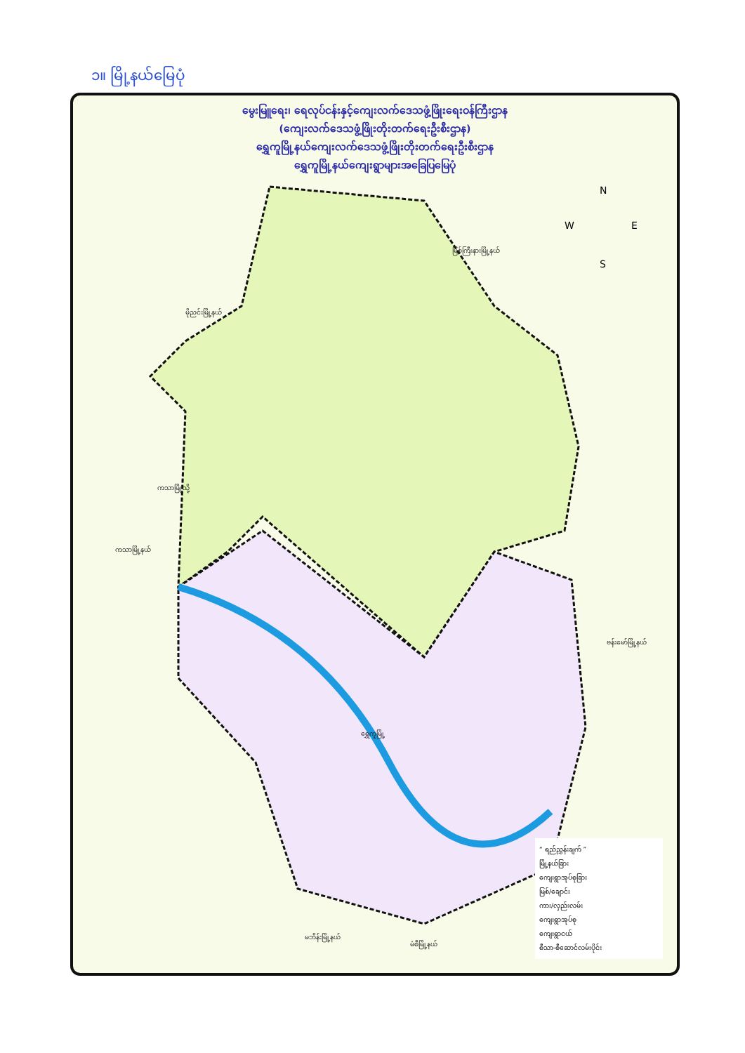၁။ မြို့နယ်မြေပုံ
မွေးမြူရေး၊ ရေလုပ်ငန်းနှင့်ကျေးလက်ဒေသဖွံ့ဖြိုးရေးဝန်ကြီးဌာန
(ကျေးလက်ဒေသဖွံ့ဖြိုးတိုးတက်ရေးဦးစီးဌာန)
ရွှေကူမြို့နယ်ကျေးလက်ဒေသဖွံ့ဖြိုးတိုးတက်ရေးဦးစီးဌာန
ရွှေကူမြို့နယ်ကျေးရွာများအခြေပြမြေပုံ
N
W
E
S
မြစ်ကြီးနားမြို့နယ်
မိုညင်းမြို့နယ်
ကသာမြို့သို့
ကသာမြို့နယ်
ဗန်းမော်မြို့နယ်
မဘိန်းမြို့နယ်
မံစီမြို့နယ်
ရွှေကူမြို့
“ ရည်ညွှန်းချက် ”
မြို့နယ်ခြား
ကျေးရွာအုပ်စုခြား
မြစ်/ချောင်း
ကား/လှည်းလမ်း
ကျေးရွာအုပ်စု
ကျေးရွာငယ်
စီသာ-စီဆောင်လမ်းပိုင်း